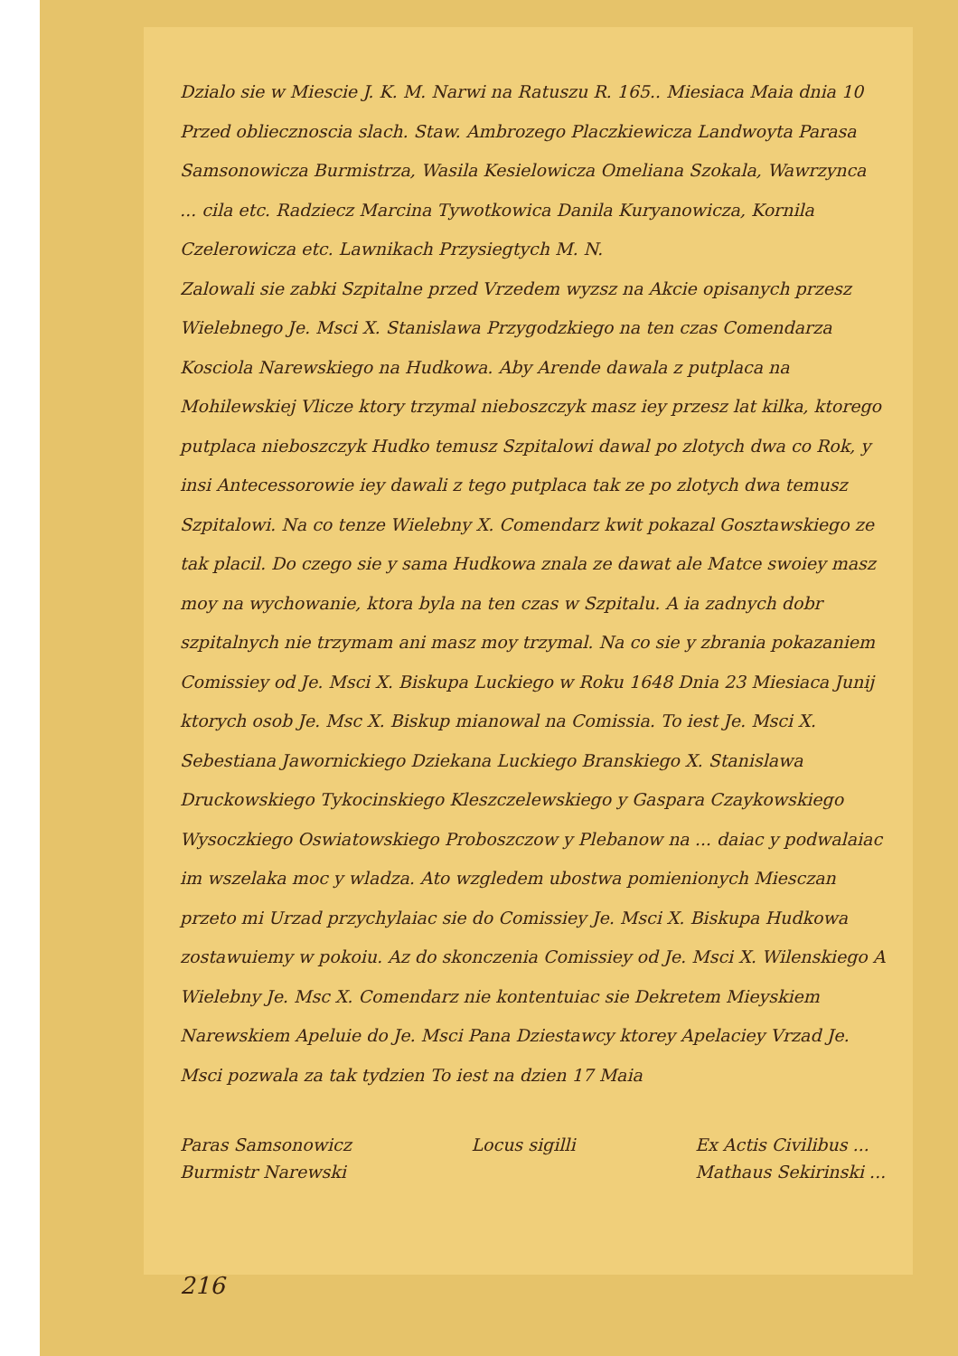Dzialo sie w Miescie J. K. M. Narwi na Ratuszu R. 165.. Miesiaca Maia dnia 10
Przed obliecznoscia slach. Staw. Ambrozego Placzkiewicza Landwoyta Parasa Samsonowicza Burmistrza, Wasila Kesielowicza Omeliana Szokala, Wawrzynca ... cila etc. Radziecz Marcina Tywotkowica Danila Kuryanowicza, Kornila Czelerowicza etc. Lawnikach Przysiegtych M. N.
Zalowali sie zabki Szpitalne przed Vrzedem wyzsz na Akcie opisanych przesz Wielebnego Je. Msci X. Stanislawa Przygodzkiego na ten czas Comendarza Kosciola Narewskiego na Hudkowa. Aby Arende dawala z putplaca na Mohilewskiej Vlicze ktory trzymal nieboszczyk masz iey przesz lat kilka, ktorego putplaca nieboszczyk Hudko temusz Szpitalowi dawal po zlotych dwa co Rok, y insi Antecessorowie iey dawali z tego putplaca tak ze po zlotych dwa temusz Szpitalowi. Na co tenze Wielebny X. Comendarz kwit pokazal Gosztawskiego ze tak placil. Do czego sie y sama Hudkowa znala ze dawat ale Matce swoiey masz moy na wychowanie, ktora byla na ten czas w Szpitalu. A ia zadnych dobr szpitalnych nie trzymam ani masz moy trzymal. Na co sie y zbrania pokazaniem Comissiey od Je. Msci X. Biskupa Luckiego w Roku 1648 Dnia 23 Miesiaca Junij ktorych osob Je. Msc X. Biskup mianowal na Comissia. To iest Je. Msci X. Sebestiana Jawornickiego Dziekana Luckiego Branskiego X. Stanislawa Druckowskiego Tykocinskiego Kleszczelewskiego y Gaspara Czaykowskiego Wysoczkiego Oswiatowskiego Proboszczow y Plebanow na ... daiac y podwalaiac im wszelaka moc y wladza. Ato wzgledem ubostwa pomienionych Miesczan przeto mi Urzad przychylaiac sie do Comissiey Je. Msci X. Biskupa Hudkowa zostawuiemy w pokoiu. Az do skonczenia Comissiey od Je. Msci X. Wilenskiego A Wielebny Je. Msc X. Comendarz nie kontentuiac sie Dekretem Mieyskiem Narewskiem Apeluie do Je. Msci Pana Dziestawcy ktorey Apelaciey Vrzad Je. Msci pozwala za tak tydzien To iest na dzien 17 Maia
Paras Samsonowicz
Burmistr Narewski
Locus sigilli Ex Actis Civilibus ...
Mathaus Sekirinski ...
216